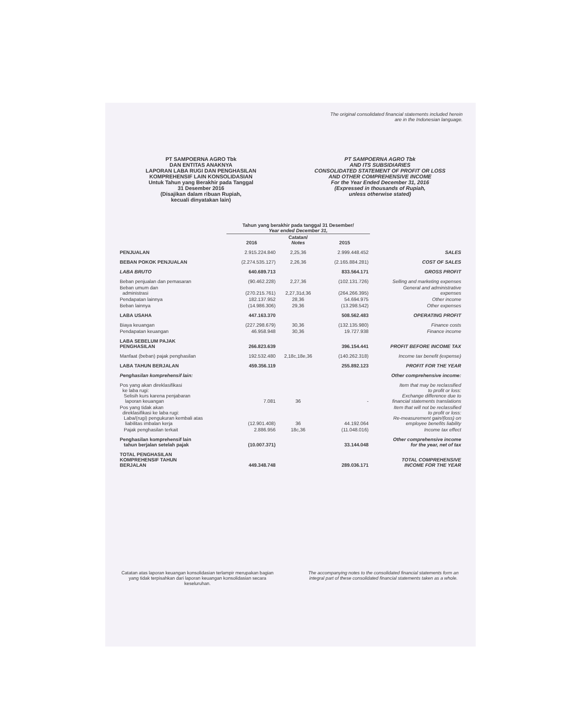The original consolidated financial statements included herein
are in the Indonesian language.
PT SAMPOERNA AGRO Tbk
DAN ENTITAS ANAKNYA
LAPORAN LABA RUGI DAN PENGHASILAN
KOMPREHENSIF LAIN KONSOLIDASIAN
Untuk Tahun yang Berakhir pada Tanggal
31 Desember 2016
(Disajikan dalam ribuan Rupiah,
kecuali dinyatakan lain)
PT SAMPOERNA AGRO Tbk
AND ITS SUBSIDIARIES
CONSOLIDATED STATEMENT OF PROFIT OR LOSS
AND OTHER COMPREHENSIVE INCOME
For the Year Ended December 31, 2016
(Expressed in thousands of Rupiah,
unless otherwise stated)
| | Tahun yang berakhir pada tanggal 31 Desember/ Year ended December 31, | | | |
| --- | --- | --- | --- | --- |
| | 2016 | Catatan/ Notes | 2015 | |
| PENJUALAN | 2.915.224.840 | 2,25,36 | 2.999.448.452 | SALES |
| BEBAN POKOK PENJUALAN | (2.274.535.127) | 2,26,36 | (2.165.884.281) | COST OF SALES |
| LABA BRUTO | 640.689.713 | | 833.564.171 | GROSS PROFIT |
| Beban penjualan dan pemasaran | (90.462.228) | 2,27,36 | (102.131.726) | Selling and marketing expenses |
| Beban umum dan administrasi | (270.215.761) | 2,27,31d,36 | (264.266.395) | General and administrative expenses |
| Pendapatan lainnya | 182.137.952 | 28,36 | 54.694.975 | Other income |
| Beban lainnya | (14.986.306) | 29,36 | (13.298.542) | Other expenses |
| LABA USAHA | 447.163.370 | | 508.562.483 | OPERATING PROFIT |
| Biaya keuangan | (227.298.679) | 30,36 | (132.135.980) | Finance costs |
| Pendapatan keuangan | 46.958.948 | 30,36 | 19.727.938 | Finance income |
| LABA SEBELUM PAJAK PENGHASILAN | 266.823.639 | | 396.154.441 | PROFIT BEFORE INCOME TAX |
| Manfaat (beban) pajak penghasilan | 192.532.480 | 2,18c,18e,36 | (140.262.318) | Income tax benefit (expense) |
| LABA TAHUN BERJALAN | 459.356.119 | | 255.892.123 | PROFIT FOR THE YEAR |
| Penghasilan komprehensif lain: | | | | Other comprehensive income: |
| Pos yang akan direklasifikasi ke laba rugi: Selisih kurs karena penjabaran laporan keuangan | 7.081 | 36 | - | Item that may be reclassified to profit or loss: Exchange difference due to financial statements translations |
| Pos yang tidak akan direklasifikasi ke laba rugi: Laba/(rugi) pengukuran kembali atas liabilitas imbalan kerja | (12.901.408) | 36 | 44.192.064 | Item that will not be reclassified to profit or loss: Re-measurement gain/(loss) on employee benefits liability |
| Pajak penghasilan terkait | 2.886.956 | 18c,36 | (11.048.016) | Income tax effect |
| Penghasilan komprehensif lain tahun berjalan setelah pajak | (10.007.371) | | 33.144.048 | Other comprehensive income for the year, net of tax |
| TOTAL PENGHASILAN KOMPREHENSIF TAHUN BERJALAN | 449.348.748 | | 289.036.171 | TOTAL COMPREHENSIVE INCOME FOR THE YEAR |
Catatan atas laporan keuangan konsolidasian terlampir merupakan bagian yang tidak terpisahkan dari laporan keuangan konsolidasian secara keseluruhan.
The accompanying notes to the consolidated financial statements form an integral part of these consolidated financial statements taken as a whole.